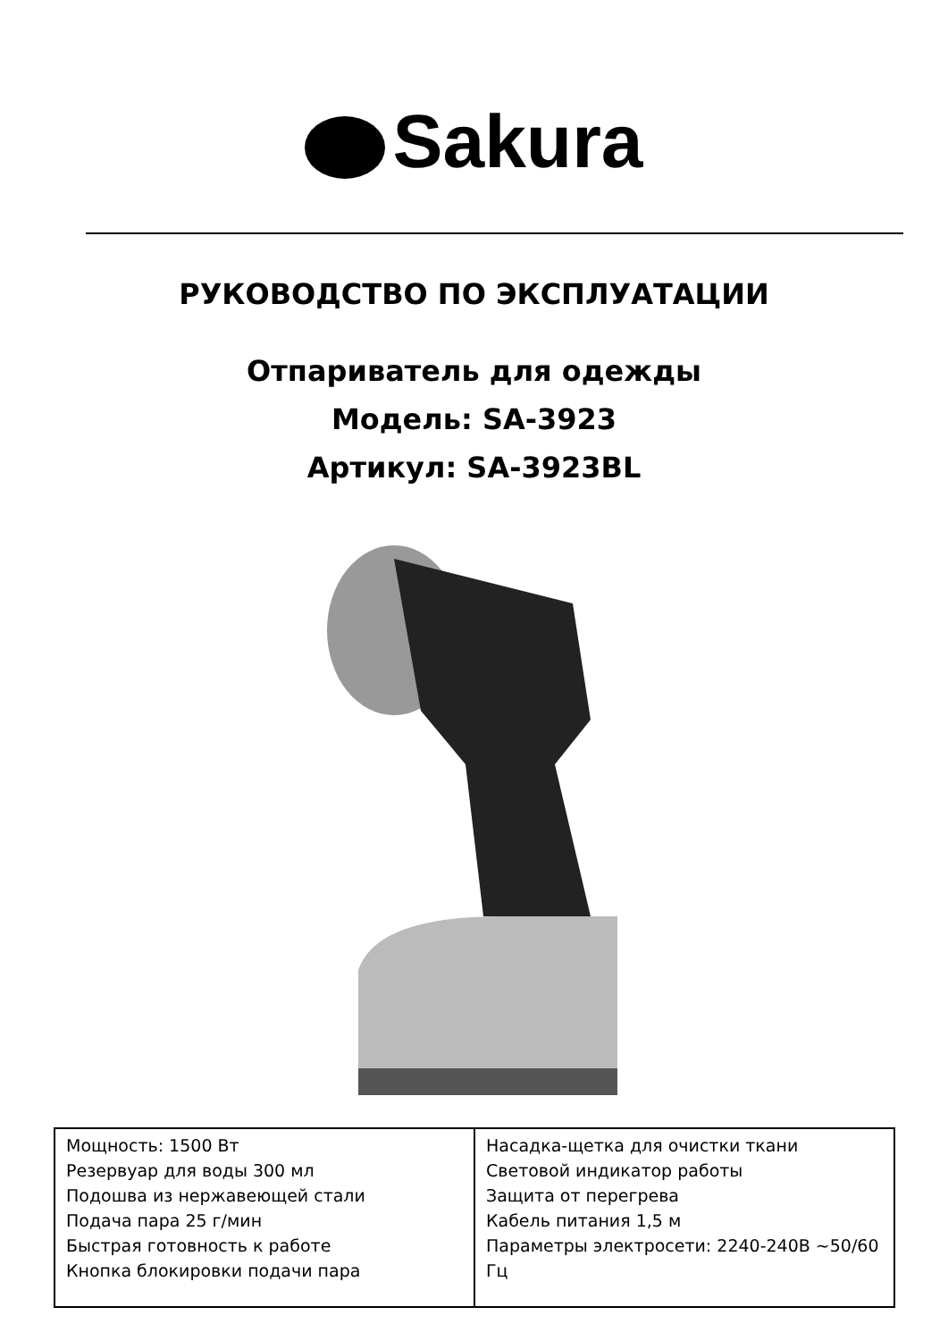Sakura
РУКОВОДСТВО ПО ЭКСПЛУАТАЦИИ
Отпариватель для одежды
Модель: SA-3923
Артикул: SA-3923BL
| Мощность: 1500 Вт Резервуар для воды 300 мл Подошва из нержавеющей стали Подача пара 25 г/мин Быстрая готовность к работе Кнопка блокировки подачи пара | Насадка-щетка для очистки ткани Световой индикатор работы Защита от перегрева Кабель питания 1,5 м Параметры электросети: 2240-240В ~50/60 Гц |